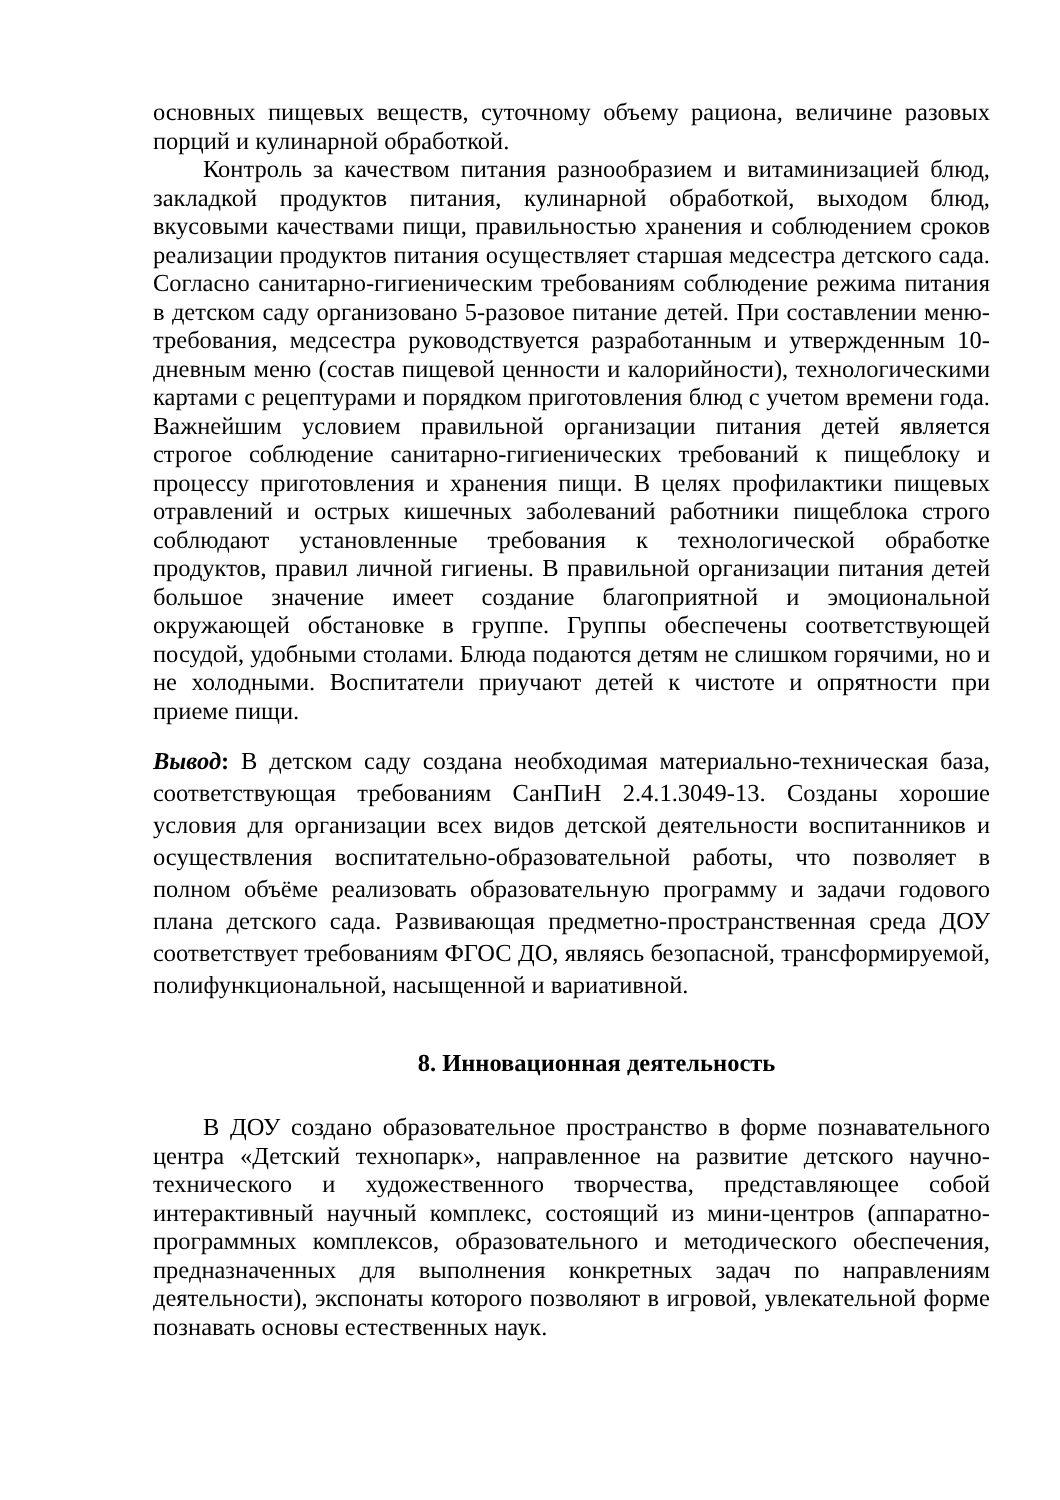основных пищевых веществ, суточному объему рациона, величине разовых порций и кулинарной обработкой.
Контроль за качеством питания разнообразием и витаминизацией блюд, закладкой продуктов питания, кулинарной обработкой, выходом блюд, вкусовыми качествами пищи, правильностью хранения и соблюдением сроков реализации продуктов питания осуществляет старшая медсестра детского сада. Согласно санитарно-гигиеническим требованиям соблюдение режима питания в детском саду организовано 5-разовое питание детей. При составлении меню-требования, медсестра руководствуется разработанным и утвержденным 10-дневным меню (состав пищевой ценности и калорийности), технологическими картами с рецептурами и порядком приготовления блюд с учетом времени года. Важнейшим условием правильной организации питания детей является строгое соблюдение санитарно-гигиенических требований к пищеблоку и процессу приготовления и хранения пищи. В целях профилактики пищевых отравлений и острых кишечных заболеваний работники пищеблока строго соблюдают установленные требования к технологической обработке продуктов, правил личной гигиены. В правильной организации питания детей большое значение имеет создание благоприятной и эмоциональной окружающей обстановке в группе. Группы обеспечены соответствующей посудой, удобными столами. Блюда подаются детям не слишком горячими, но и не холодными. Воспитатели приучают детей к чистоте и опрятности при приеме пищи.
Вывод: В детском саду создана необходимая материально-техническая база, соответствующая требованиям СанПиН 2.4.1.3049-13. Созданы хорошие условия для организации всех видов детской деятельности воспитанников и осуществления воспитательно-образовательной работы, что позволяет в полном объёме реализовать образовательную программу и задачи годового плана детского сада. Развивающая предметно-пространственная среда ДОУ соответствует требованиям ФГОС ДО, являясь безопасной, трансформируемой, полифункциональной, насыщенной и вариативной.
8. Инновационная деятельность
В ДОУ создано образовательное пространство в форме познавательного центра «Детский технопарк», направленное на развитие детского научно-технического и художественного творчества, представляющее собой интерактивный научный комплекс, состоящий из мини-центров (аппаратно-программных комплексов, образовательного и методического обеспечения, предназначенных для выполнения конкретных задач по направлениям деятельности), экспонаты которого позволяют в игровой, увлекательной форме познавать основы естественных наук.